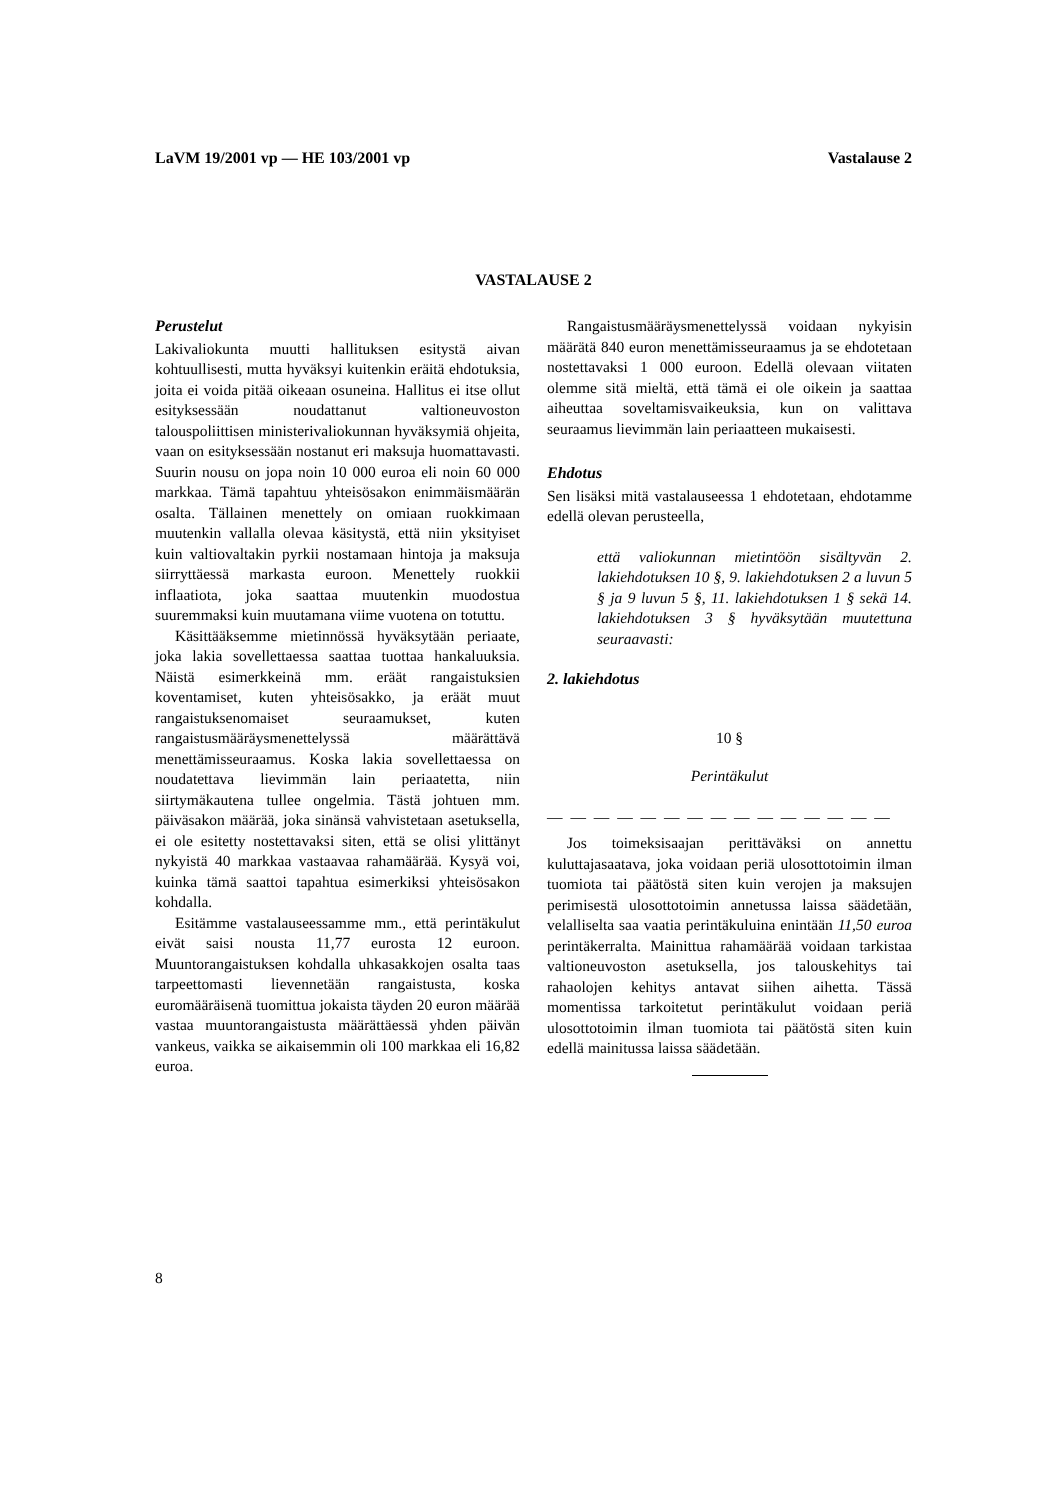LaVM 19/2001 vp — HE 103/2001 vp Vastalause 2
VASTALAUSE 2
Perustelut
Lakivaliokunta muutti hallituksen esitystä aivan kohtuullisesti, mutta hyväksyi kuitenkin eräitä ehdotuksia, joita ei voida pitää oikeaan osuneina. Hallitus ei itse ollut esityksessään noudattanut valtioneuvoston talouspoliittisen ministerivaliokunnan hyväksymiä ohjeita, vaan on esityksessään nostanut eri maksuja huomattavasti. Suurin nousu on jopa noin 10 000 euroa eli noin 60 000 markkaa. Tämä tapahtuu yhteisösakon enimmäismäärän osalta. Tällainen menettely on omiaan ruokkimaan muutenkin vallalla olevaa käsitystä, että niin yksityiset kuin valtiovaltakin pyrkii nostamaan hintoja ja maksuja siirryttäessä markasta euroon. Menettely ruokkii inflaatiota, joka saattaa muutenkin muodostua suuremmaksi kuin muutamana viime vuotena on totuttu.
Käsittääksemme mietinnössä hyväksytään periaate, joka lakia sovellettaessa saattaa tuottaa hankaluuksia. Näistä esimerkkeinä mm. eräät rangaistuksien koventamiset, kuten yhteisösakko, ja eräät muut rangaistuksenomaiset seuraamukset, kuten rangaistusmääräysmenettelyssä määrättävä menettämisseuraamus. Koska lakia sovellettaessa on noudatettava lievimmän lain periaatetta, niin siirtymäkautena tullee ongelmia. Tästä johtuen mm. päiväsakon määrää, joka sinänsä vahvistetaan asetuksella, ei ole esitetty nostettavaksi siten, että se olisi ylittänyt nykyistä 40 markkaa vastaavaa rahamäärää. Kysyä voi, kuinka tämä saattoi tapahtua esimerkiksi yhteisösakon kohdalla.
Esitämme vastalauseessamme mm., että perintäkulut eivät saisi nousta 11,77 eurosta 12 euroon. Muuntorangaistuksen kohdalla uhkasakkojen osalta taas tarpeettomasti lievennetään rangaistusta, koska euromääräisenä tuomittua jokaista täyden 20 euron määrää vastaa muuntorangaistusta määrättäessä yhden päivän vankeus, vaikka se aikaisemmin oli 100 markkaa eli 16,82 euroa.
Rangaistusmääräysmenettelyssä voidaan nykyisin määrätä 840 euron menettämisseuraamus ja se ehdotetaan nostettavaksi 1 000 euroon. Edellä olevaan viitaten olemme sitä mieltä, että tämä ei ole oikein ja saattaa aiheuttaa soveltamisvaikeuksia, kun on valittava seuraamus lievimmän lain periaatteen mukaisesti.
Ehdotus
Sen lisäksi mitä vastalauseessa 1 ehdotetaan, ehdotamme edellä olevan perusteella,
että valiokunnan mietintöön sisältyvän 2. lakiehdotuksen 10 §, 9. lakiehdotuksen 2 a luvun 5 § ja 9 luvun 5 §, 11. lakiehdotuksen 1 § sekä 14. lakiehdotuksen 3 § hyväksytään muutettuna seuraavasti:
2. lakiehdotus
10 §
Perintäkulut
— — — — — — — — — — — — — — —
Jos toimeksisaajan perittäväksi on annettu kuluttajasaatava, joka voidaan periä ulosottotoimin ilman tuomiota tai päätöstä siten kuin verojen ja maksujen perimisestä ulosottotoimin annetussa laissa säädetään, velalliselta saa vaatia perintäkuluina enintään 11,50 euroa perintäkerralta. Mainittua rahamäärää voidaan tarkistaa valtioneuvoston asetuksella, jos talouskehitys tai rahaolojen kehitys antavat siihen aihetta. Tässä momentissa tarkoitetut perintäkulut voidaan periä ulosottotoimin ilman tuomiota tai päätöstä siten kuin edellä mainitussa laissa säädetään.
8